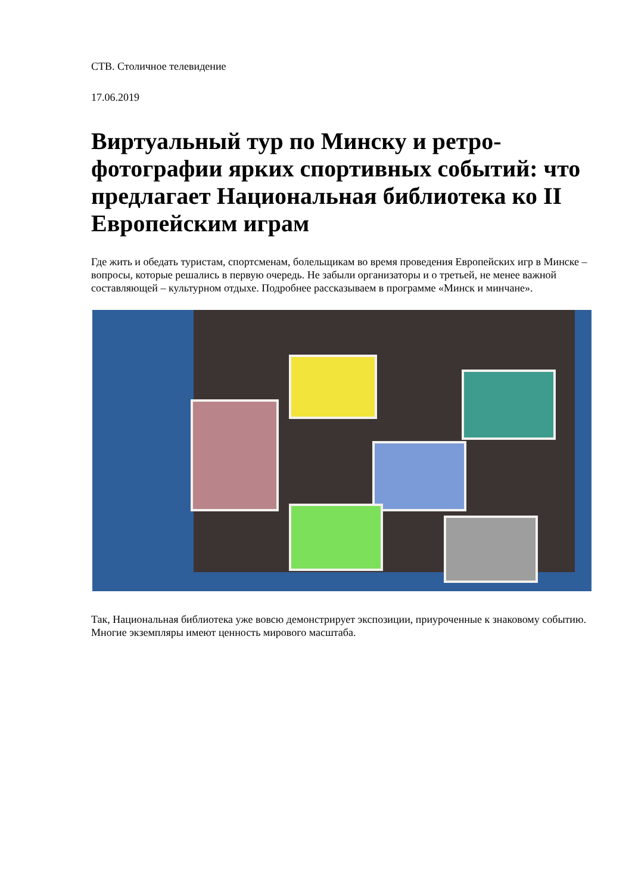СТВ. Столичное телевидение
17.06.2019
Виртуальный тур по Минску и ретро-фотографии ярких спортивных событий: что предлагает Национальная библиотека ко II Европейским играм
Где жить и обедать туристам, спортсменам, болельщикам во время проведения Европейских игр в Минске – вопросы, которые решались в первую очередь. Не забыли организаторы и о третьей, не менее важной составляющей – культурном отдыхе. Подробнее рассказываем в программе «Минск и минчане».
Так, Национальная библиотека уже вовсю демонстрирует экспозиции, приуроченные к знаковому событию. Многие экземпляры имеют ценность мирового масштаба.